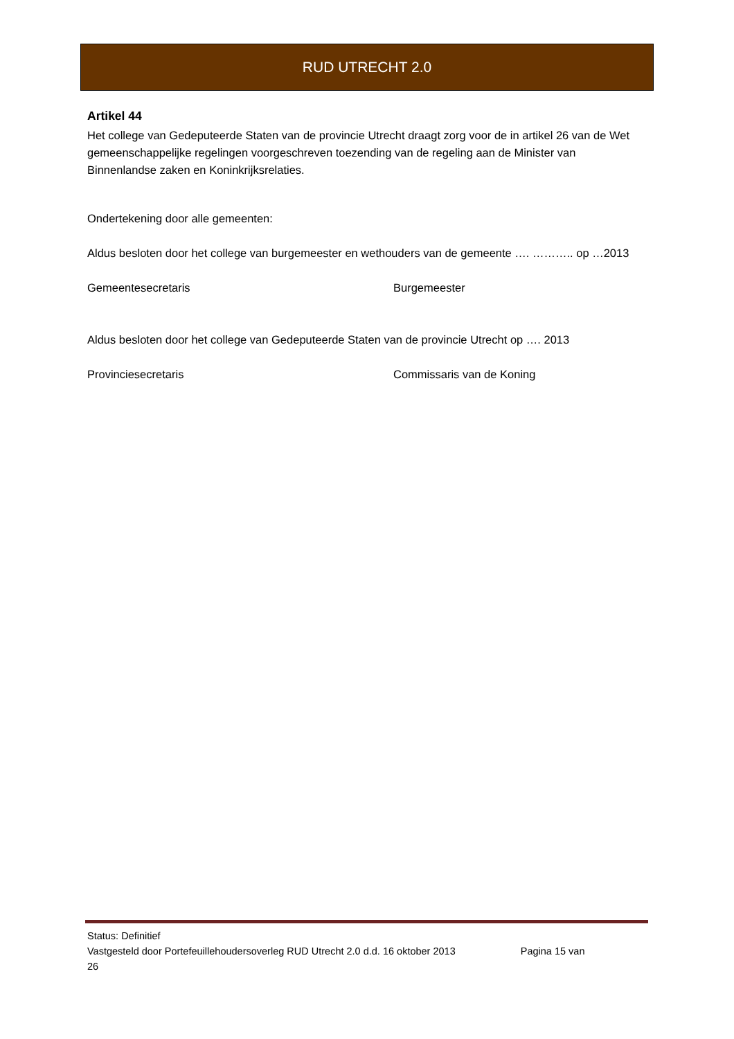RUD UTRECHT 2.0
Artikel 44
Het college van Gedeputeerde Staten van de provincie Utrecht draagt zorg voor de in artikel 26 van de Wet gemeenschappelijke regelingen voorgeschreven toezending van de regeling aan de Minister van Binnenlandse zaken en Koninkrijksrelaties.
Ondertekening door alle gemeenten:
Aldus besloten door het college van burgemeester en wethouders van de gemeente …. ……….. op …2013
Gemeentesecretaris Burgemeester
Aldus besloten door het college van Gedeputeerde Staten van de provincie Utrecht op …. 2013
Provinciesecretaris Commissaris van de Koning
Status: Definitief
Vastgesteld door Portefeuillehoudersoverleg RUD Utrecht 2.0 d.d. 16 oktober 2013 Pagina 15 van
26